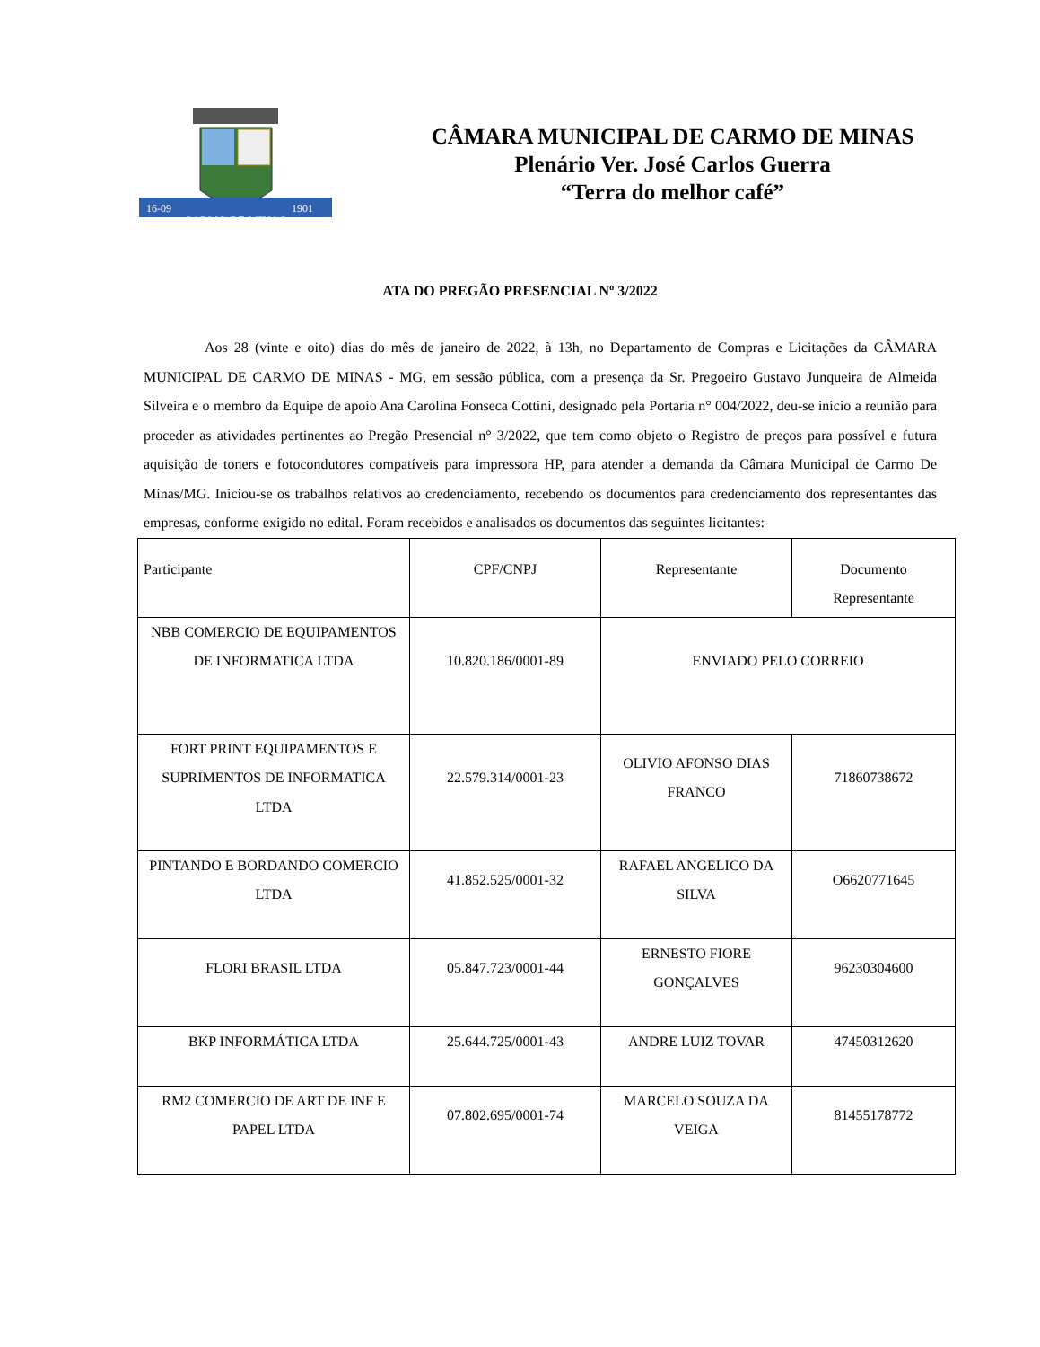16-09
1901
CARMO DE MINAS
CÂMARA MUNICIPAL DE CARMO DE MINAS
Plenário Ver. José Carlos Guerra
“Terra do melhor café”
ATA DO PREGÃO PRESENCIAL Nº 3/2022
Aos 28 (vinte e oito) dias do mês de janeiro de 2022, à 13h, no Departamento de Compras e Licitações da CÂMARA MUNICIPAL DE CARMO DE MINAS - MG, em sessão pública, com a presença da Sr. Pregoeiro Gustavo Junqueira de Almeida Silveira e o membro da Equipe de apoio Ana Carolina Fonseca Cottini, designado pela Portaria n° 004/2022, deu-se início a reunião para proceder as atividades pertinentes ao Pregão Presencial n° 3/2022, que tem como objeto o Registro de preços para possível e futura aquisição de toners e fotocondutores compatíveis para impressora HP, para atender a demanda da Câmara Municipal de Carmo De Minas/MG. Iniciou-se os trabalhos relativos ao credenciamento, recebendo os documentos para credenciamento dos representantes das empresas, conforme exigido no edital. Foram recebidos e analisados os documentos das seguintes licitantes:
| Participante | CPF/CNPJ | Representante | Documento Representante |
| NBB COMERCIO DE EQUIPAMENTOS DE INFORMATICA LTDA | 10.820.186/0001-89 | ENVIADO PELO CORREIO | |
| FORT PRINT EQUIPAMENTOS E SUPRIMENTOS DE INFORMATICA LTDA | 22.579.314/0001-23 | OLIVIO AFONSO DIAS FRANCO | 71860738672 |
| PINTANDO E BORDANDO COMERCIO LTDA | 41.852.525/0001-32 | RAFAEL ANGELICO DA SILVA | O6620771645 |
| FLORI BRASIL LTDA | 05.847.723/0001-44 | ERNESTO FIORE GONÇALVES | 96230304600 |
| BKP INFORMÁTICA LTDA | 25.644.725/0001-43 | ANDRE LUIZ TOVAR | 47450312620 |
| RM2 COMERCIO DE ART DE INF E PAPEL LTDA | 07.802.695/0001-74 | MARCELO SOUZA DA VEIGA | 81455178772 |